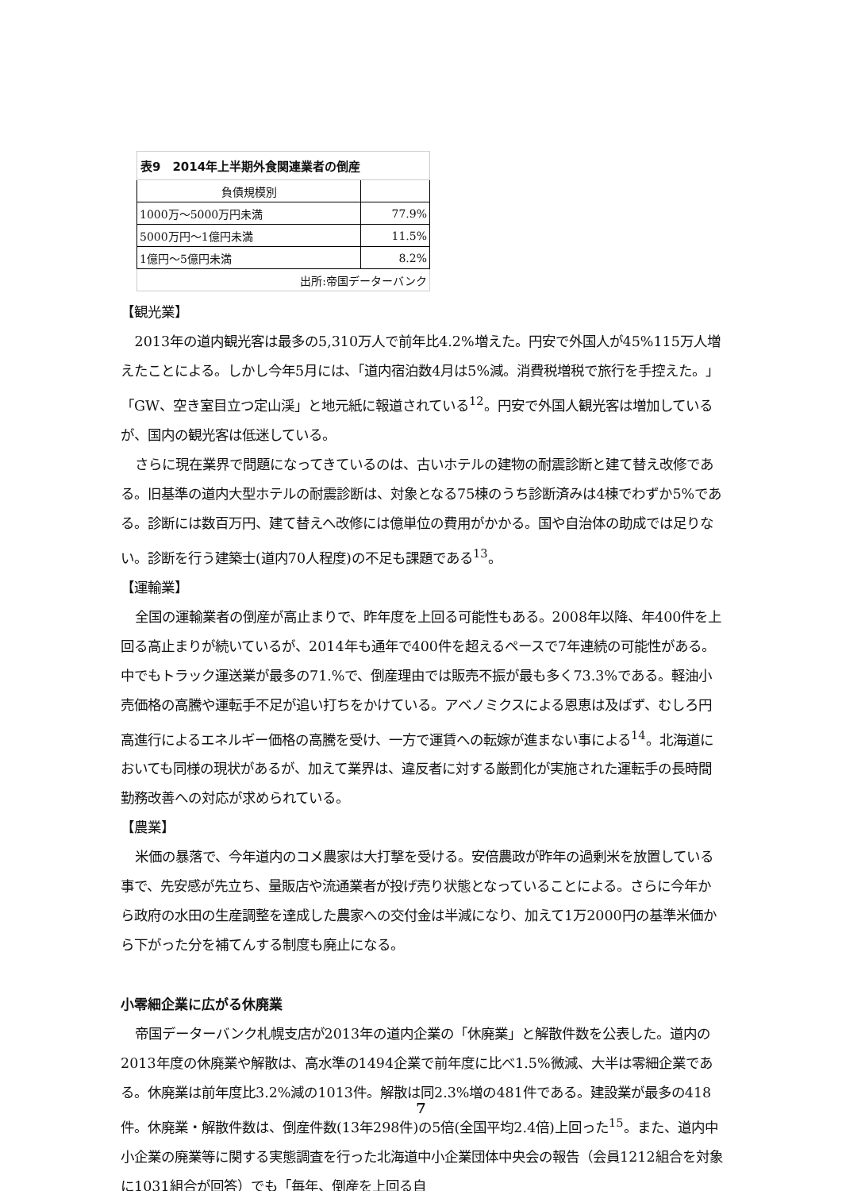| 表9 2014年上半期外食関連業者の倒産 | |
| 負債規模別 | |
| 1000万～5000万円未満 | 77.9% |
| 5000万円～1億円未満 | 11.5% |
| 1億円～5億円未満 | 8.2% |
| 出所:帝国データーバンク | |
【観光業】
2013年の道内観光客は最多の5,310万人で前年比4.2%増えた。円安で外国人が45%115万人増えたことによる。しかし今年5月には、「道内宿泊数4月は5%減。消費税増税で旅行を手控えた。」「GW、空き室目立つ定山渓」と地元紙に報道されている<sup>12</sup>。円安で外国人観光客は増加しているが、国内の観光客は低迷している。
さらに現在業界で問題になってきているのは、古いホテルの建物の耐震診断と建て替え改修である。旧基準の道内大型ホテルの耐震診断は、対象となる75棟のうち診断済みは4棟でわずか5%である。診断には数百万円、建て替えへ改修には億単位の費用がかかる。国や自治体の助成では足りない。診断を行う建築士(道内70人程度)の不足も課題である<sup>13</sup>。
【運輸業】
全国の運輸業者の倒産が高止まりで、昨年度を上回る可能性もある。2008年以降、年400件を上回る高止まりが続いているが、2014年も通年で400件を超えるペースで7年連続の可能性がある。中でもトラック運送業が最多の71.%で、倒産理由では販売不振が最も多く73.3%である。軽油小売価格の高騰や運転手不足が追い打ちをかけている。アベノミクスによる恩恵は及ばず、むしろ円高進行によるエネルギー価格の高騰を受け、一方で運賃への転嫁が進まない事による<sup>14</sup>。北海道においても同様の現状があるが、加えて業界は、違反者に対する厳罰化が実施された運転手の長時間勤務改善への対応が求められている。
【農業】
米価の暴落で、今年道内のコメ農家は大打撃を受ける。安倍農政が昨年の過剰米を放置している事で、先安感が先立ち、量販店や流通業者が投げ売り状態となっていることによる。さらに今年から政府の水田の生産調整を達成した農家への交付金は半減になり、加えて1万2000円の基準米価から下がった分を補てんする制度も廃止になる。
小零細企業に広がる休廃業
帝国データーバンク札幌支店が2013年の道内企業の「休廃業」と解散件数を公表した。道内の2013年度の休廃業や解散は、高水準の1494企業で前年度に比べ1.5%微減、大半は零細企業である。休廃業は前年度比3.2%減の1013件。解散は同2.3%増の481件である。建設業が最多の418件。休廃業・解散件数は、倒産件数(13年298件)の5倍(全国平均2.4倍)上回った<sup>15</sup>。また、道内中小企業の廃業等に関する実態調査を行った北海道中小企業団体中央会の報告（会員1212組合を対象に1031組合が回答）でも「毎年、倒産を上回る自
7